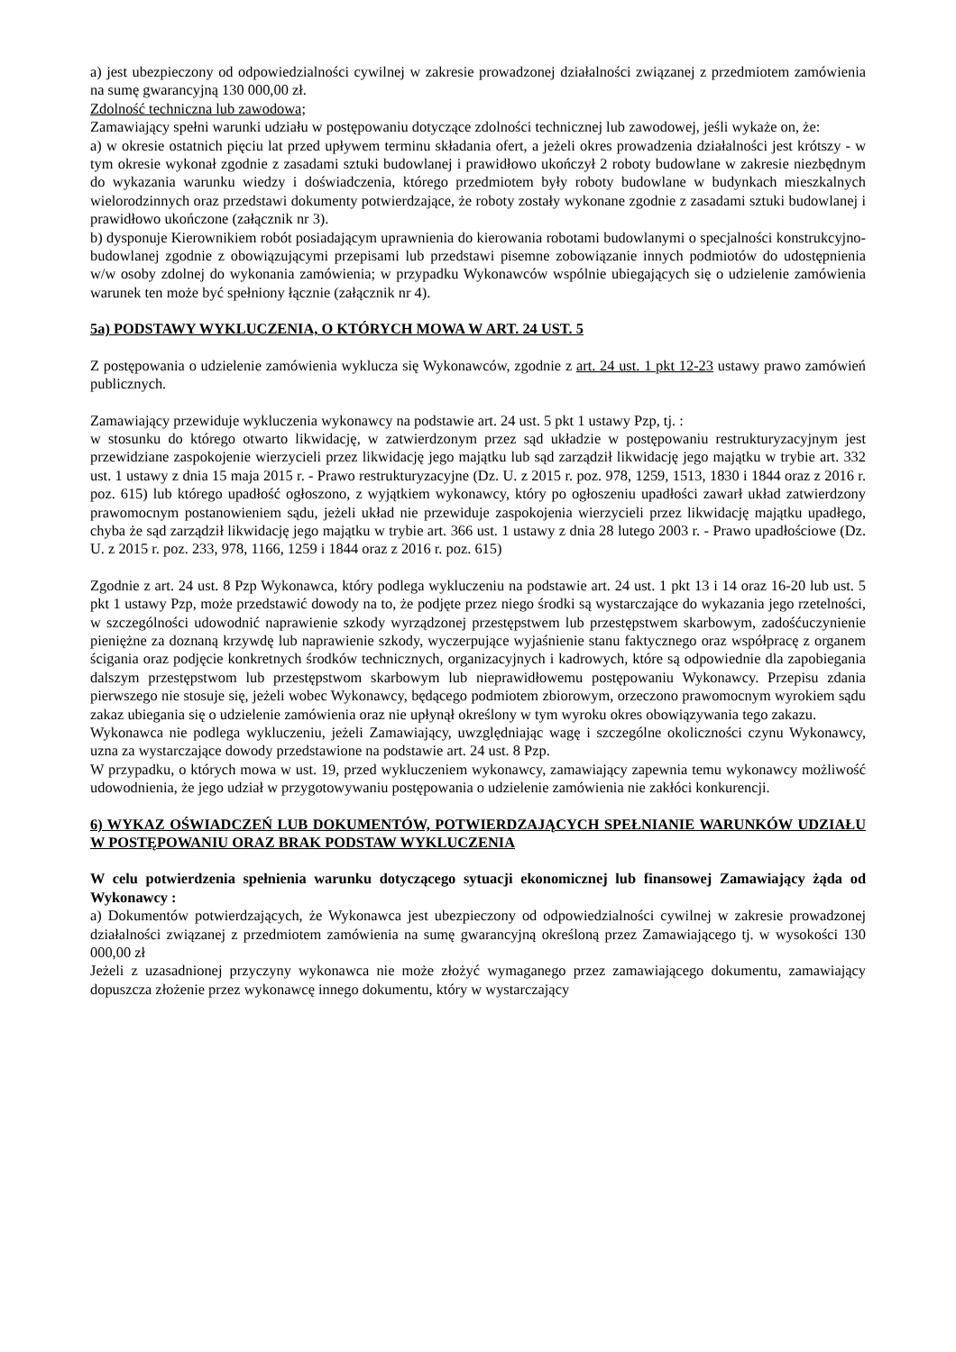a) jest ubezpieczony od odpowiedzialności cywilnej w zakresie prowadzonej działalności związanej z przedmiotem zamówienia na sumę gwarancyjną 130 000,00 zł.
Zdolność techniczna lub zawodowa;
Zamawiający spełni warunki udziału w postępowaniu dotyczące zdolności technicznej lub zawodowej, jeśli wykaże on, że:
a) w okresie ostatnich pięciu lat przed upływem terminu składania ofert, a jeżeli okres prowadzenia działalności jest krótszy - w tym okresie wykonał zgodnie z zasadami sztuki budowlanej i prawidłowo ukończył 2 roboty budowlane w zakresie niezbędnym do wykazania warunku wiedzy i doświadczenia, którego przedmiotem były roboty budowlane w budynkach mieszkalnych wielorodzinnych oraz przedstawi dokumenty potwierdzające, że roboty zostały wykonane zgodnie z zasadami sztuki budowlanej i prawidłowo ukończone (załącznik nr 3).
b) dysponuje Kierownikiem robót posiadającym uprawnienia do kierowania robotami budowlanymi o specjalności konstrukcyjno-budowlanej zgodnie z obowiązującymi przepisami lub przedstawi pisemne zobowiązanie innych podmiotów do udostępnienia w/w osoby zdolnej do wykonania zamówienia; w przypadku Wykonawców wspólnie ubiegających się o udzielenie zamówienia warunek ten może być spełniony łącznie (załącznik nr 4).
5a) PODSTAWY WYKLUCZENIA, O KTÓRYCH MOWA W ART. 24 UST. 5
Z postępowania o udzielenie zamówienia wyklucza się Wykonawców, zgodnie z art. 24 ust. 1 pkt 12-23 ustawy prawo zamówień publicznych.
Zamawiający przewiduje wykluczenia wykonawcy na podstawie art. 24 ust. 5 pkt 1 ustawy Pzp, tj. :
w stosunku do którego otwarto likwidację, w zatwierdzonym przez sąd układzie w postępowaniu restrukturyzacyjnym jest przewidziane zaspokojenie wierzycieli przez likwidację jego majątku lub sąd zarządził likwidację jego majątku w trybie art. 332 ust. 1 ustawy z dnia 15 maja 2015 r. - Prawo restrukturyzacyjne (Dz. U. z 2015 r. poz. 978, 1259, 1513, 1830 i 1844 oraz z 2016 r. poz. 615) lub którego upadłość ogłoszono, z wyjątkiem wykonawcy, który po ogłoszeniu upadłości zawarł układ zatwierdzony prawomocnym postanowieniem sądu, jeżeli układ nie przewiduje zaspokojenia wierzycieli przez likwidację majątku upadłego, chyba że sąd zarządził likwidację jego majątku w trybie art. 366 ust. 1 ustawy z dnia 28 lutego 2003 r. - Prawo upadłościowe (Dz. U. z 2015 r. poz. 233, 978, 1166, 1259 i 1844 oraz z 2016 r. poz. 615)
Zgodnie z art. 24 ust. 8 Pzp Wykonawca, który podlega wykluczeniu na podstawie art. 24 ust. 1 pkt 13 i 14 oraz 16-20 lub ust. 5 pkt 1 ustawy Pzp, może przedstawić dowody na to, że podjęte przez niego środki są wystarczające do wykazania jego rzetelności, w szczególności udowodnić naprawienie szkody wyrządzonej przestępstwem lub przestępstwem skarbowym, zadośćuczynienie pieniężne za doznaną krzywdę lub naprawienie szkody, wyczerpujące wyjaśnienie stanu faktycznego oraz współpracę z organem ścigania oraz podjęcie konkretnych środków technicznych, organizacyjnych i kadrowych, które są odpowiednie dla zapobiegania dalszym przestępstwom lub przestępstwom skarbowym lub nieprawidłowemu postępowaniu Wykonawcy. Przepisu zdania pierwszego nie stosuje się, jeżeli wobec Wykonawcy, będącego podmiotem zbiorowym, orzeczono prawomocnym wyrokiem sądu zakaz ubiegania się o udzielenie zamówienia oraz nie upłynął określony w tym wyroku okres obowiązywania tego zakazu.
Wykonawca nie podlega wykluczeniu, jeżeli Zamawiający, uwzględniając wagę i szczególne okoliczności czynu Wykonawcy, uzna za wystarczające dowody przedstawione na podstawie art. 24 ust. 8 Pzp.
W przypadku, o których mowa w ust. 19, przed wykluczeniem wykonawcy, zamawiający zapewnia temu wykonawcy możliwość udowodnienia, że jego udział w przygotowywaniu postępowania o udzielenie zamówienia nie zakłóci konkurencji.
6) WYKAZ OŚWIADCZEŃ LUB DOKUMENTÓW, POTWIERDZAJĄCYCH SPEŁNIANIE WARUNKÓW UDZIAŁU W POSTĘPOWANIU ORAZ BRAK PODSTAW WYKLUCZENIA
W celu potwierdzenia spełnienia warunku dotyczącego sytuacji ekonomicznej lub finansowej Zamawiający żąda od Wykonawcy :
a) Dokumentów potwierdzających, że Wykonawca jest ubezpieczony od odpowiedzialności cywilnej w zakresie prowadzonej działalności związanej z przedmiotem zamówienia na sumę gwarancyjną określoną przez Zamawiającego tj. w wysokości 130 000,00 zł
Jeżeli z uzasadnionej przyczyny wykonawca nie może złożyć wymaganego przez zamawiającego dokumentu, zamawiający dopuszcza złożenie przez wykonawcę innego dokumentu, który w wystarczający